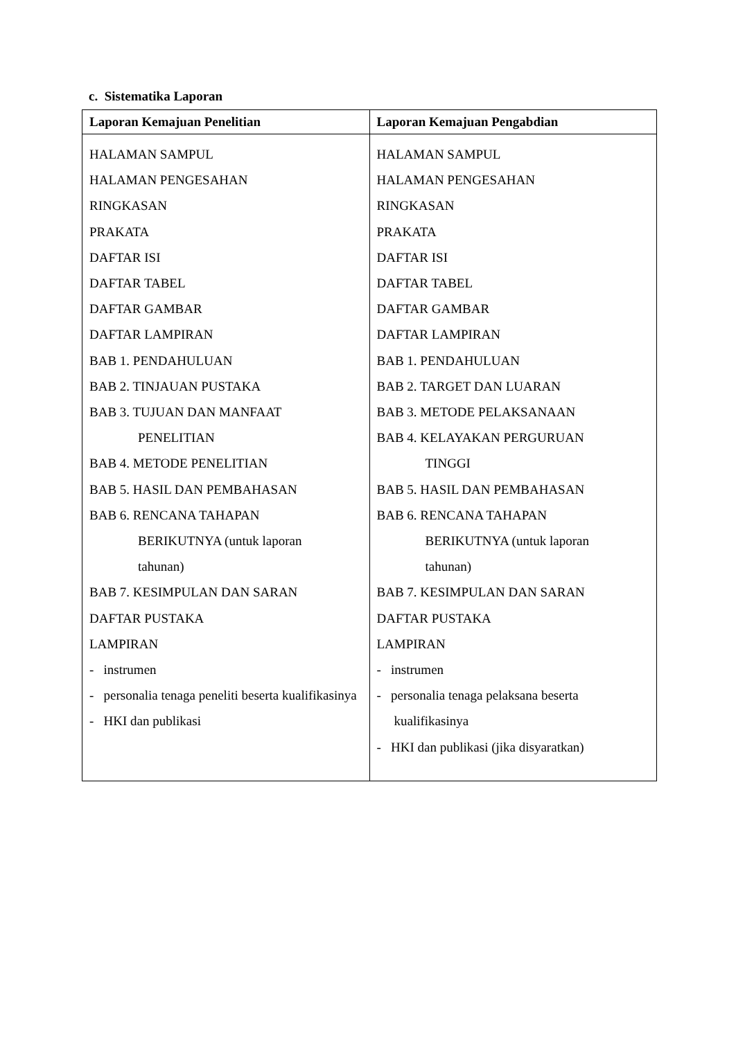c. Sistematika Laporan
| Laporan Kemajuan Penelitian | Laporan Kemajuan Pengabdian |
| --- | --- |
| HALAMAN SAMPUL HALAMAN PENGESAHAN RINGKASAN PRAKATA DAFTAR ISI DAFTAR TABEL DAFTAR GAMBAR DAFTAR LAMPIRAN BAB 1. PENDAHULUAN BAB 2. TINJAUAN PUSTAKA BAB 3. TUJUAN DAN MANFAAT PENELITIAN BAB 4. METODE PENELITIAN BAB 5. HASIL DAN PEMBAHASAN BAB 6. RENCANA TAHAPAN BERIKUTNYA (untuk laporan tahunan) BAB 7. KESIMPULAN DAN SARAN DAFTAR PUSTAKA LAMPIRAN - instrumen - personalia tenaga peneliti beserta kualifikasinya - HKI dan publikasi | HALAMAN SAMPUL HALAMAN PENGESAHAN RINGKASAN PRAKATA DAFTAR ISI DAFTAR TABEL DAFTAR GAMBAR DAFTAR LAMPIRAN BAB 1. PENDAHULUAN BAB 2. TARGET DAN LUARAN BAB 3. METODE PELAKSANAAN BAB 4. KELAYAKAN PERGURUAN TINGGI BAB 5. HASIL DAN PEMBAHASAN BAB 6. RENCANA TAHAPAN BERIKUTNYA (untuk laporan tahunan) BAB 7. KESIMPULAN DAN SARAN DAFTAR PUSTAKA LAMPIRAN - instrumen - personalia tenaga pelaksana beserta kualifikasinya - HKI dan publikasi (jika disyaratkan) |